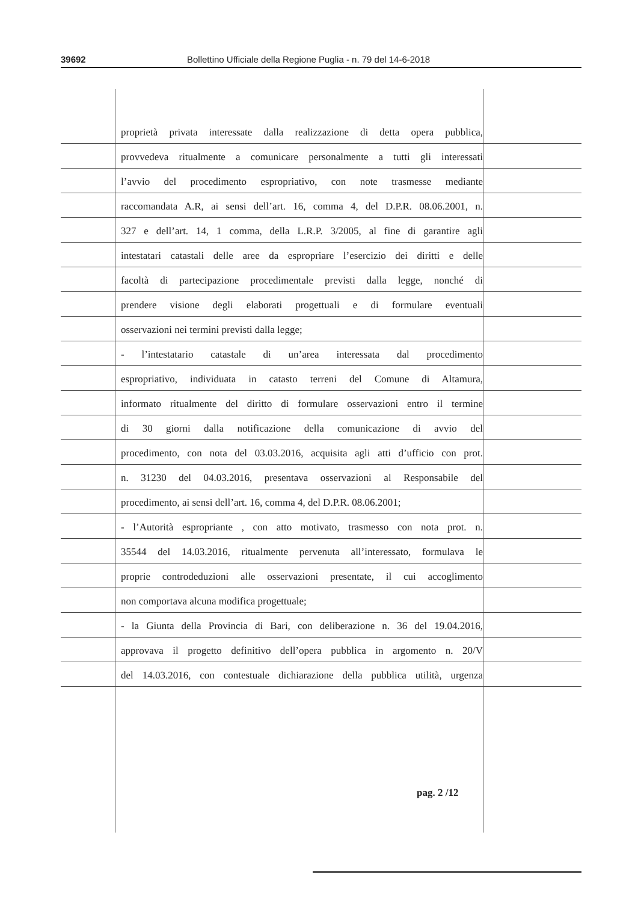39692 Bollettino Ufficiale della Regione Puglia - n. 79 del 14-6-2018
proprietà privata interessate dalla realizzazione di detta opera pubblica,
provvedeva ritualmente a comunicare personalmente a tutti gli interessati
l’avvio del procedimento espropriativo, con note trasmesse mediante
raccomandata A.R, ai sensi dell’art. 16, comma 4, del D.P.R. 08.06.2001, n.
327 e dell’art. 14, 1 comma, della L.R.P. 3/2005, al fine di garantire agli
intestatari catastali delle aree da espropriare l’esercizio dei diritti e delle
facoltà di partecipazione procedimentale previsti dalla legge, nonché di
prendere visione degli elaborati progettuali e di formulare eventuali
osservazioni nei termini previsti dalla legge;
- l’intestatario catastale di un’area interessata dal procedimento
espropriativo, individuata in catasto terreni del Comune di Altamura,
informato ritualmente del diritto di formulare osservazioni entro il termine
di 30 giorni dalla notificazione della comunicazione di avvio del
procedimento, con nota del 03.03.2016, acquisita agli atti d’ufficio con prot.
n. 31230 del 04.03.2016, presentava osservazioni al Responsabile del
procedimento, ai sensi dell’art. 16, comma 4, del D.P.R. 08.06.2001;
- l’Autorità espropriante , con atto motivato, trasmesso con nota prot. n.
35544 del 14.03.2016, ritualmente pervenuta all’interessato, formulava le
proprie controdeduzioni alle osservazioni presentate, il cui accoglimento
non comportava alcuna modifica progettuale;
- la Giunta della Provincia di Bari, con deliberazione n. 36 del 19.04.2016,
approvava il progetto definitivo dell’opera pubblica in argomento n. 20/V
del 14.03.2016, con contestuale dichiarazione della pubblica utilità, urgenza
pag. 2 /12